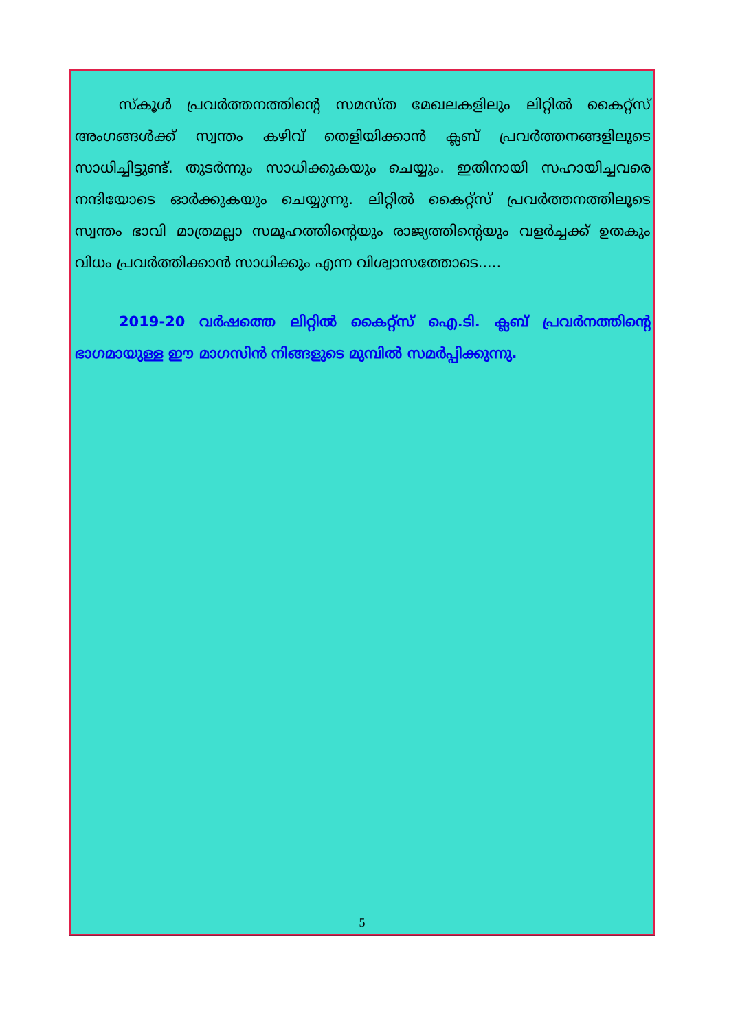സ്കൂൾ പ്രവർത്തനത്തിന്റെ സമസ്ത മേഖലകളിലും ലിറ്റിൽ കൈറ്റ്സ് അംഗങ്ങൾക്ക് സ്വന്തം കഴിവ് തെളിയിക്കാൻ ക്ലബ് പ്രവർത്തനങ്ങളിലൂടെ സാധിച്ചിട്ടുണ്ട്. തുടർന്നും സാധിക്കുകയും ചെയ്യും. ഇതിനായി സഹായിച്ചവരെ നന്ദിയോടെ ഓർക്കുകയും ചെയ്യുന്നു. ലിറ്റിൽ കൈറ്റ്സ് പ്രവർത്തനത്തിലൂടെ സ്വന്തം ഭാവി മാത്രമല്ലാ സമൂഹത്തിന്റെയും രാജ്യത്തിന്റെയും വളർച്ചക്ക് ഉതകും വിധം പ്രവർത്തിക്കാൻ സാധിക്കും എന്ന വിശ്വാസത്തോടെ.....
2019-20 വർഷത്തെ ലിറ്റിൽ കൈറ്റ്സ് ഐ.ടി. ക്ലബ് പ്രവർനത്തിന്റെ ഭാഗമായുള്ള ഈ മാഗസിൻ നിങ്ങളുടെ മുമ്പിൽ സമർപ്പിക്കുന്നു.
5